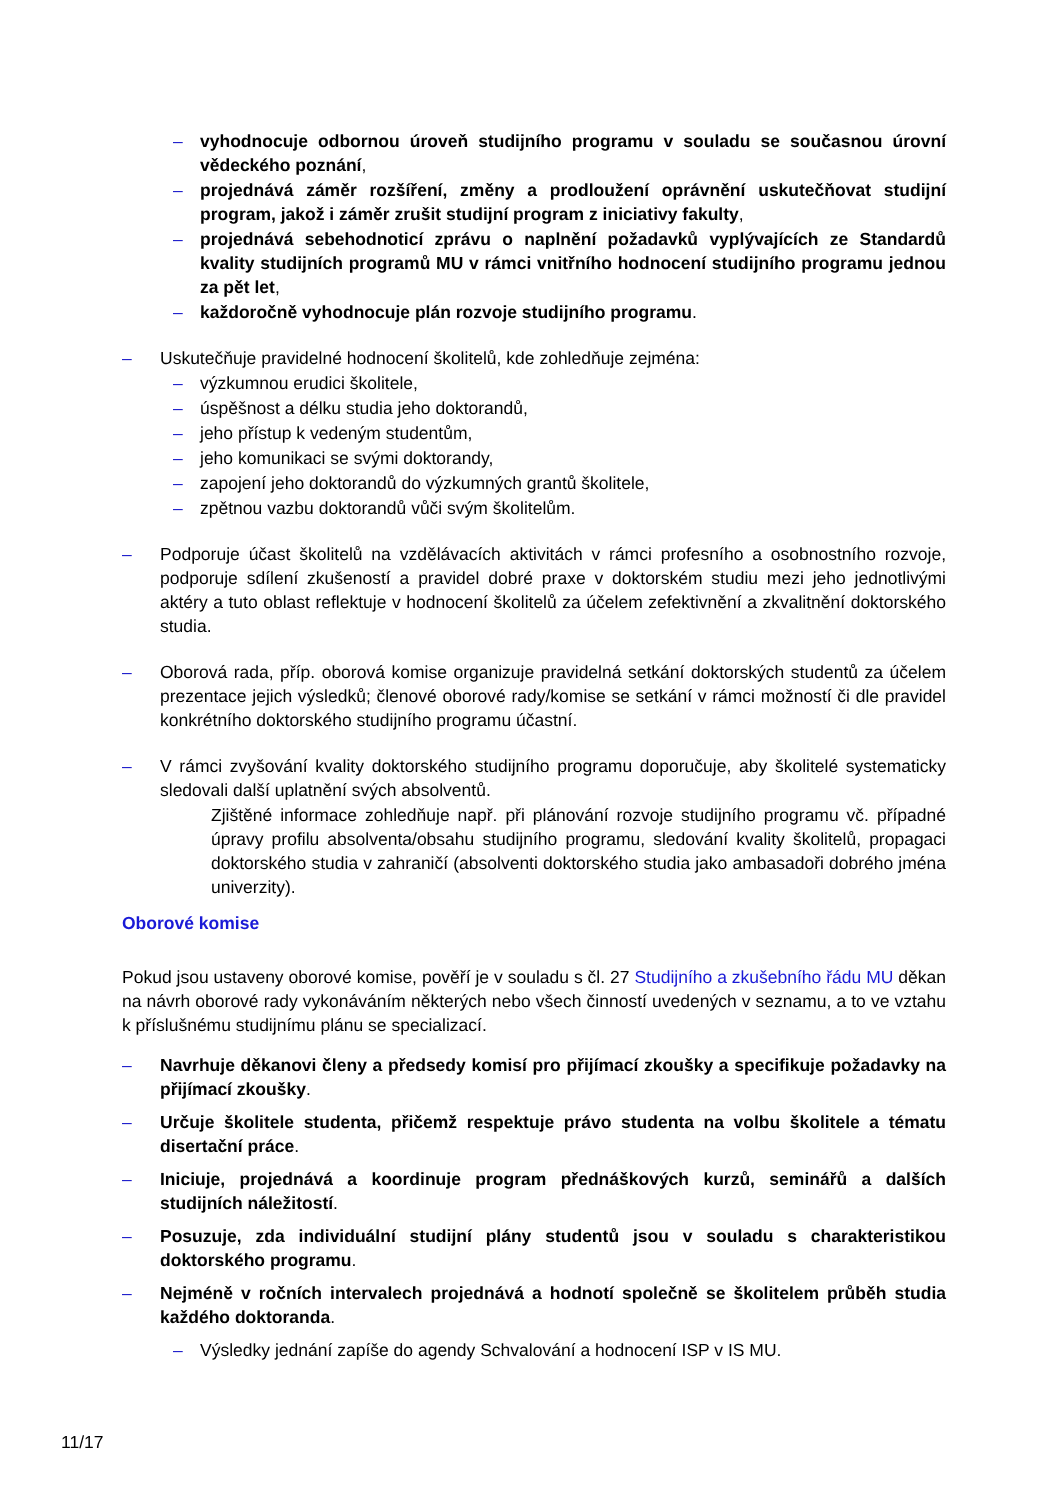– vyhodnocuje odbornou úroveň studijního programu v souladu se současnou úrovní vědeckého poznání,
– projednává záměr rozšíření, změny a prodloužení oprávnění uskutečňovat studijní program, jakož i záměr zrušit studijní program z iniciativy fakulty,
– projednává sebehodnoticí zprávu o naplnění požadavků vyplývajících ze Standardů kvality studijních programů MU v rámci vnitřního hodnocení studijního programu jednou za pět let,
– každoročně vyhodnocuje plán rozvoje studijního programu.
– Uskutečňuje pravidelné hodnocení školitelů, kde zohledňuje zejména:
– výzkumnou erudici školitele,
– úspěšnost a délku studia jeho doktorandů,
– jeho přístup k vedeným studentům,
– jeho komunikaci se svými doktorandy,
– zapojení jeho doktorandů do výzkumných grantů školitele,
– zpětnou vazbu doktorandů vůči svým školitelům.
– Podporuje účast školitelů na vzdělávacích aktivitách v rámci profesního a osobnostního rozvoje, podporuje sdílení zkušeností a pravidel dobré praxe v doktorském studiu mezi jeho jednotlivými aktéry a tuto oblast reflektuje v hodnocení školitelů za účelem zefektivnění a zkvalitnění doktorského studia.
– Oborová rada, příp. oborová komise organizuje pravidelná setkání doktorských studentů za účelem prezentace jejich výsledků; členové oborové rady/komise se setkání v rámci možností či dle pravidel konkrétního doktorského studijního programu účastní.
– V rámci zvyšování kvality doktorského studijního programu doporučuje, aby školitelé systematicky sledovali další uplatnění svých absolventů.
Zjištěné informace zohledňuje např. při plánování rozvoje studijního programu vč. případné úpravy profilu absolventa/obsahu studijního programu, sledování kvality školitelů, propagaci doktorského studia v zahraničí (absolventi doktorského studia jako ambasadoři dobrého jména univerzity).
Oborové komise
Pokud jsou ustaveny oborové komise, pověří je v souladu s čl. 27 Studijního a zkušebního řádu MU děkan na návrh oborové rady vykonáváním některých nebo všech činností uvedených v seznamu, a to ve vztahu k příslušnému studijnímu plánu se specializací.
– Navrhuje děkanovi členy a předsedy komisí pro přijímací zkoušky a specifikuje požadavky na přijímací zkoušky.
– Určuje školitele studenta, přičemž respektuje právo studenta na volbu školitele a tématu disertační práce.
– Iniciuje, projednává a koordinuje program přednáškových kurzů, seminářů a dalších studijních náležitostí.
– Posuzuje, zda individuální studijní plány studentů jsou v souladu s charakteristikou doktorského programu.
– Nejméně v ročních intervalech projednává a hodnotí společně se školitelem průběh studia každého doktoranda.
– Výsledky jednání zapíše do agendy Schvalování a hodnocení ISP v IS MU.
11/17